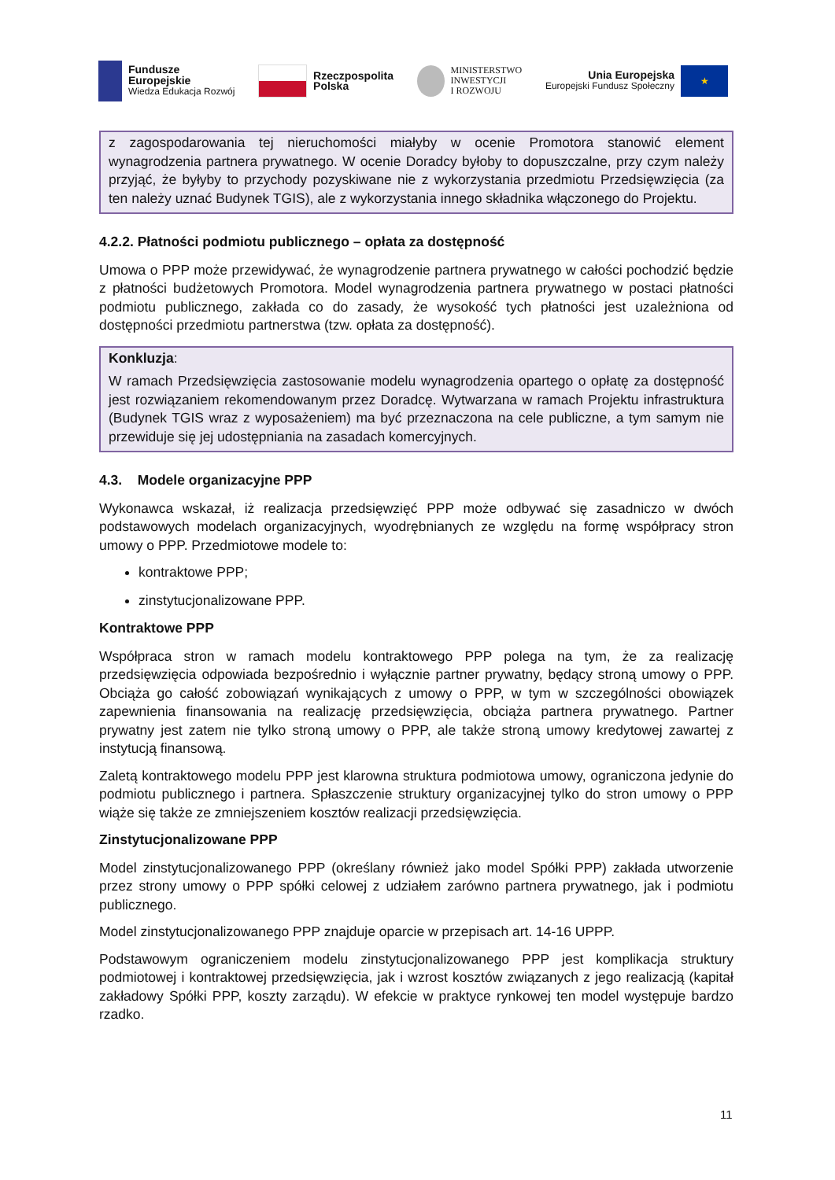Fundusze
Europejskie
Wiedza Edukacja Rozwój
Rzeczpospolita
Polska
MINISTERSTWO
INWESTYCJI
I ROZWOJU
Unia Europejska
Europejski Fundusz Społeczny
★
z zagospodarowania tej nieruchomości miałyby w ocenie Promotora stanowić element wynagrodzenia partnera prywatnego. W ocenie Doradcy byłoby to dopuszczalne, przy czym należy przyjąć, że byłyby to przychody pozyskiwane nie z wykorzystania przedmiotu Przedsięwzięcia (za ten należy uznać Budynek TGIS), ale z wykorzystania innego składnika włączonego do Projektu.
4.2.2. Płatności podmiotu publicznego – opłata za dostępność
Umowa o PPP może przewidywać, że wynagrodzenie partnera prywatnego w całości pochodzić będzie z płatności budżetowych Promotora. Model wynagrodzenia partnera prywatnego w postaci płatności podmiotu publicznego, zakłada co do zasady, że wysokość tych płatności jest uzależniona od dostępności przedmiotu partnerstwa (tzw. opłata za dostępność).
Konkluzja:
W ramach Przedsięwzięcia zastosowanie modelu wynagrodzenia opartego o opłatę za dostępność jest rozwiązaniem rekomendowanym przez Doradcę. Wytwarzana w ramach Projektu infrastruktura (Budynek TGIS wraz z wyposażeniem) ma być przeznaczona na cele publiczne, a tym samym nie przewiduje się jej udostępniania na zasadach komercyjnych.
4.3. Modele organizacyjne PPP
Wykonawca wskazał, iż realizacja przedsięwzięć PPP może odbywać się zasadniczo w dwóch podstawowych modelach organizacyjnych, wyodrębnianych ze względu na formę współpracy stron umowy o PPP. Przedmiotowe modele to:
kontraktowe PPP;
zinstytucjonalizowane PPP.
Kontraktowe PPP
Współpraca stron w ramach modelu kontraktowego PPP polega na tym, że za realizację przedsięwzięcia odpowiada bezpośrednio i wyłącznie partner prywatny, będący stroną umowy o PPP. Obciąża go całość zobowiązań wynikających z umowy o PPP, w tym w szczególności obowiązek zapewnienia finansowania na realizację przedsięwzięcia, obciąża partnera prywatnego. Partner prywatny jest zatem nie tylko stroną umowy o PPP, ale także stroną umowy kredytowej zawartej z instytucją finansową.
Zaletą kontraktowego modelu PPP jest klarowna struktura podmiotowa umowy, ograniczona jedynie do podmiotu publicznego i partnera. Spłaszczenie struktury organizacyjnej tylko do stron umowy o PPP wiąże się także ze zmniejszeniem kosztów realizacji przedsięwzięcia.
Zinstytucjonalizowane PPP
Model zinstytucjonalizowanego PPP (określany również jako model Spółki PPP) zakłada utworzenie przez strony umowy o PPP spółki celowej z udziałem zarówno partnera prywatnego, jak i podmiotu publicznego.
Model zinstytucjonalizowanego PPP znajduje oparcie w przepisach art. 14-16 UPPP.
Podstawowym ograniczeniem modelu zinstytucjonalizowanego PPP jest komplikacja struktury podmiotowej i kontraktowej przedsięwzięcia, jak i wzrost kosztów związanych z jego realizacją (kapitał zakładowy Spółki PPP, koszty zarządu). W efekcie w praktyce rynkowej ten model występuje bardzo rzadko.
11